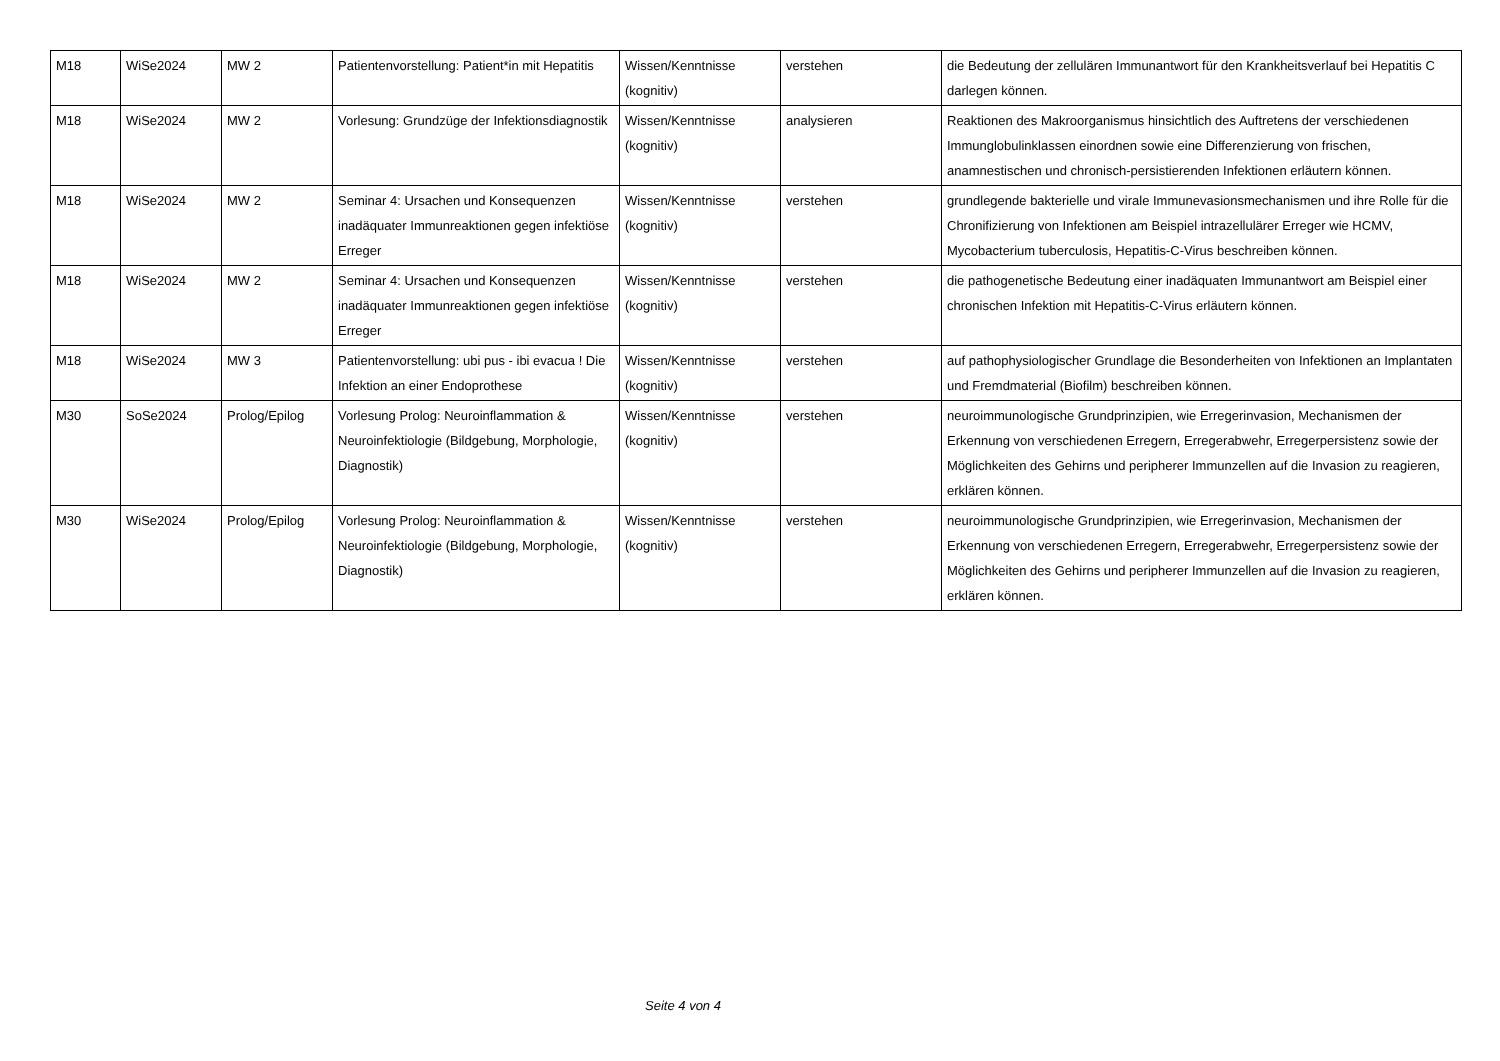| M18 | WiSe2024 | MW 2 | Patientenvorstellung: Patient*in mit Hepatitis | Wissen/Kenntnisse (kognitiv) | verstehen | die Bedeutung der zellulären Immunantwort für den Krankheitsverlauf bei Hepatitis C darlegen können. |
| M18 | WiSe2024 | MW 2 | Vorlesung: Grundzüge der Infektionsdiagnostik | Wissen/Kenntnisse (kognitiv) | analysieren | Reaktionen des Makroorganismus hinsichtlich des Auftretens der verschiedenen Immunglobulinklassen einordnen sowie eine Differenzierung von frischen, anamnestischen und chronisch-persistierenden Infektionen erläutern können. |
| M18 | WiSe2024 | MW 2 | Seminar 4: Ursachen und Konsequenzen inadäquater Immunreaktionen gegen infektiöse Erreger | Wissen/Kenntnisse (kognitiv) | verstehen | grundlegende bakterielle und virale Immunevasionsmechanismen und ihre Rolle für die Chronifizierung von Infektionen am Beispiel intrazellulärer Erreger wie HCMV, Mycobacterium tuberculosis, Hepatitis-C-Virus beschreiben können. |
| M18 | WiSe2024 | MW 2 | Seminar 4: Ursachen und Konsequenzen inadäquater Immunreaktionen gegen infektiöse Erreger | Wissen/Kenntnisse (kognitiv) | verstehen | die pathogenetische Bedeutung einer inadäquaten Immunantwort am Beispiel einer chronischen Infektion mit Hepatitis-C-Virus erläutern können. |
| M18 | WiSe2024 | MW 3 | Patientenvorstellung: ubi pus - ibi evacua ! Die Infektion an einer Endoprothese | Wissen/Kenntnisse (kognitiv) | verstehen | auf pathophysiologischer Grundlage die Besonderheiten von Infektionen an Implantaten und Fremdmaterial (Biofilm) beschreiben können. |
| M30 | SoSe2024 | Prolog/Epilog | Vorlesung Prolog: Neuroinflammation & Neuroinfektiologie (Bildgebung, Morphologie, Diagnostik) | Wissen/Kenntnisse (kognitiv) | verstehen | neuroimmunologische Grundprinzipien, wie Erregerinvasion, Mechanismen der Erkennung von verschiedenen Erregern, Erregerabwehr, Erregerpersistenz sowie der Möglichkeiten des Gehirns und peripherer Immunzellen auf die Invasion zu reagieren, erklären können. |
| M30 | WiSe2024 | Prolog/Epilog | Vorlesung Prolog: Neuroinflammation & Neuroinfektiologie (Bildgebung, Morphologie, Diagnostik) | Wissen/Kenntnisse (kognitiv) | verstehen | neuroimmunologische Grundprinzipien, wie Erregerinvasion, Mechanismen der Erkennung von verschiedenen Erregern, Erregerabwehr, Erregerpersistenz sowie der Möglichkeiten des Gehirns und peripherer Immunzellen auf die Invasion zu reagieren, erklären können. |
Seite 4 von 4